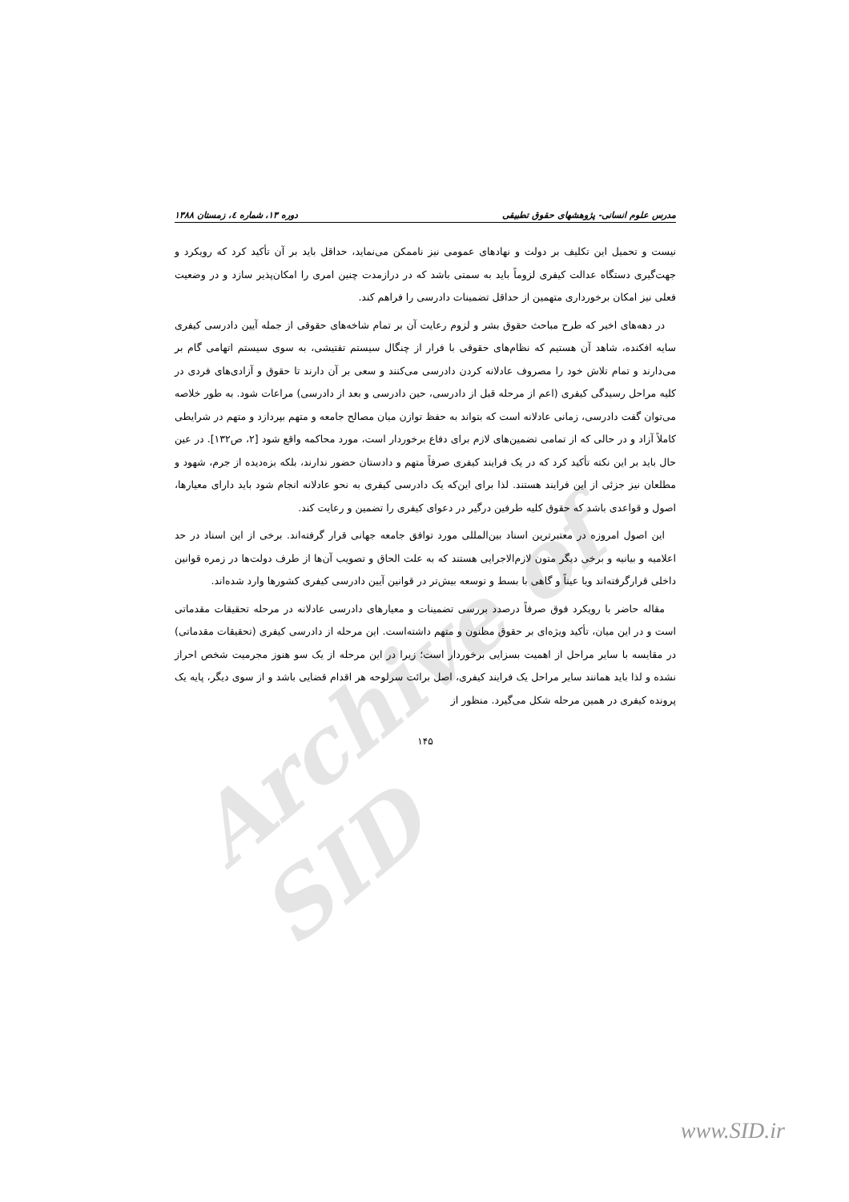Archive of SID
مدرس علوم انسانی- پژوهشهای حقوق تطبیقی دوره ۱۳، شماره ٤، زمستان ۱۳۸۸
نیست و تحمیل این تکلیف بر دولت و نهادهای عمومی نیز ناممکن می‌نماید، حداقل باید بر آن تأکید کرد که رویکرد و جهت‌گیری دستگاه عدالت کیفری لزوماً باید به سمتی باشد که در درازمدت چنین امری را امکان‌پذیر سازد و در وضعیت فعلی نیز امکان برخورداری متهمین از حداقل تضمینات دادرسی را فراهم کند.
در دهه‌های اخیر که طرح مباحث حقوق بشر و لزوم رعایت آن بر تمام شاخه‌های حقوقی از جمله آیین دادرسی کیفری سایه افکنده، شاهد آن هستیم که نظام‌های حقوقی با فرار از چنگال سیستم تفتیشی، به سوی سیستم اتهامی گام بر می‌دارند و تمام تلاش خود را مصروف عادلانه کردن دادرسی می‌کنند و سعی بر آن دارند تا حقوق و آزادی‌های فردی در کلیه مراحل رسیدگی کیفری (اعم از مرحله قبل از دادرسی، حین دادرسی و بعد از دادرسی) مراعات شود. به طور خلاصه می‌توان گفت دادرسی، زمانی عادلانه است که بتواند به حفظ توازن میان مصالح جامعه و متهم بپردازد و متهم در شرایطی کاملاً آزاد و در حالی که از تمامی تضمین‌های لازم برای دفاع برخوردار است، مورد محاکمه واقع شود [۲، ص۱۳۲]. در عین حال باید بر این نکته تأکید کرد که در یک فرایند کیفری صرفاً متهم و دادستان حضور ندارند، بلکه بزه‌دیده از جرم، شهود و مطلعان نیز جزئی از این فرایند هستند. لذا برای این‌که یک دادرسی کیفری به نحو عادلانه انجام شود باید دارای معیارها، اصول و قواعدی باشد که حقوق کلیه طرفین درگیر در دعوای کیفری را تضمین و رعایت کند.
این اصول امروزه در معتبرترین اسناد بین‌المللی مورد توافق جامعه جهانی قرار گرفته‌اند. برخی از این اسناد در حد اعلامیه و بیانیه و برخی دیگر متون لازم‌الاجرایی هستند که به علت الحاق و تصویب آن‌ها از طرف دولت‌ها در زمره قوانین داخلی قرارگرفته‌اند ویا عیناً و گاهی با بسط و توسعه بیش‌تر در قوانین آیین دادرسی کیفری کشورها وارد شده‌اند.
مقاله حاضر با رویکرد فوق صرفاً درصدد بررسی تضمینات و معیارهای دادرسی عادلانه در مرحله تحقیقات مقدماتی است و در این میان، تأکید ویژه‌ای بر حقوق مظنون و متهم داشته‌است. این مرحله از دادرسی کیفری (تحقیقات مقدماتی) در مقایسه با سایر مراحل از اهمیت بسزایی برخوردار است؛ زیرا در این مرحله از یک سو هنوز مجرمیت شخص احراز نشده و لذا باید همانند سایر مراحل یک فرایند کیفری، اصل برائت سرلوحه هر اقدام قضایی باشد و از سوی دیگر، پایه یک پرونده کیفری در همین مرحله شکل می‌گیرد. منظور از
۱۴۵
www.SID.ir